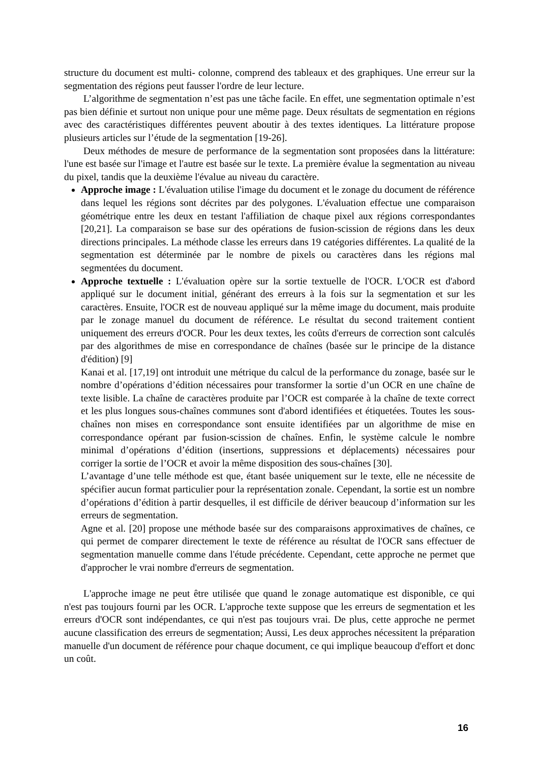structure du document est multi- colonne, comprend des tableaux et des graphiques. Une erreur sur la segmentation des régions peut fausser l'ordre de leur lecture.
L’algorithme de segmentation n’est pas une tâche facile. En effet, une segmentation optimale n’est pas bien définie et surtout non unique pour une même page. Deux résultats de segmentation en régions avec des caractéristiques différentes peuvent aboutir à des textes identiques. La littérature propose plusieurs articles sur l’étude de la segmentation [19-26].
Deux méthodes de mesure de performance de la segmentation sont proposées dans la littérature: l'une est basée sur l'image et l'autre est basée sur le texte. La première évalue la segmentation au niveau du pixel, tandis que la deuxième l'évalue au niveau du caractère.
Approche image : L'évaluation utilise l'image du document et le zonage du document de référence dans lequel les régions sont décrites par des polygones. L'évaluation effectue une comparaison géométrique entre les deux en testant l'affiliation de chaque pixel aux régions correspondantes [20,21]. La comparaison se base sur des opérations de fusion-scission de régions dans les deux directions principales. La méthode classe les erreurs dans 19 catégories différentes. La qualité de la segmentation est déterminée par le nombre de pixels ou caractères dans les régions mal segmentées du document.
Approche textuelle : L'évaluation opère sur la sortie textuelle de l'OCR. L'OCR est d'abord appliqué sur le document initial, générant des erreurs à la fois sur la segmentation et sur les caractères. Ensuite, l'OCR est de nouveau appliqué sur la même image du document, mais produite par le zonage manuel du document de référence. Le résultat du second traitement contient uniquement des erreurs d'OCR. Pour les deux textes, les coûts d'erreurs de correction sont calculés par des algorithmes de mise en correspondance de chaînes (basée sur le principe de la distance d'édition) [9]
Kanai et al. [17,19] ont introduit une métrique du calcul de la performance du zonage, basée sur le nombre d’opérations d’édition nécessaires pour transformer la sortie d’un OCR en une chaîne de texte lisible. La chaîne de caractères produite par l’OCR est comparée à la chaîne de texte correct et les plus longues sous-chaînes communes sont d'abord identifiées et étiquetées. Toutes les sous-chaînes non mises en correspondance sont ensuite identifiées par un algorithme de mise en correspondance opérant par fusion-scission de chaînes. Enfin, le système calcule le nombre minimal d’opérations d’édition (insertions, suppressions et déplacements) nécessaires pour corriger la sortie de l’OCR et avoir la même disposition des sous-chaînes [30].
L’avantage d’une telle méthode est que, étant basée uniquement sur le texte, elle ne nécessite de spécifier aucun format particulier pour la représentation zonale. Cependant, la sortie est un nombre d’opérations d’édition à partir desquelles, il est difficile de dériver beaucoup d’information sur les erreurs de segmentation.
Agne et al. [20] propose une méthode basée sur des comparaisons approximatives de chaînes, ce qui permet de comparer directement le texte de référence au résultat de l'OCR sans effectuer de segmentation manuelle comme dans l'étude précédente. Cependant, cette approche ne permet que d'approcher le vrai nombre d'erreurs de segmentation.
L'approche image ne peut être utilisée que quand le zonage automatique est disponible, ce qui n'est pas toujours fourni par les OCR. L'approche texte suppose que les erreurs de segmentation et les erreurs d'OCR sont indépendantes, ce qui n'est pas toujours vrai. De plus, cette approche ne permet aucune classification des erreurs de segmentation; Aussi, Les deux approches nécessitent la préparation manuelle d'un document de référence pour chaque document, ce qui implique beaucoup d'effort et donc un coût.
16